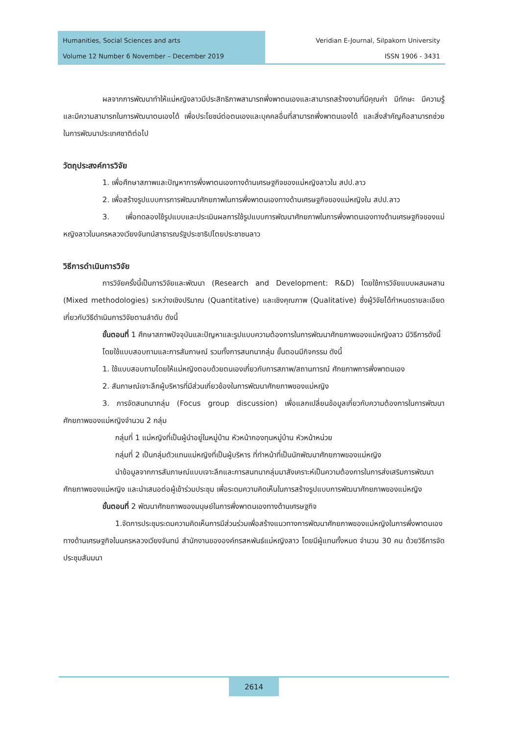Humanities, Social Sciences and arts
Volume 12 Number 6 November – December 2019
Veridian E-Journal, Silpakorn University
ISSN 1906 - 3431
ผลจากการพัฒนาทำให้แม่หญิงลาวมีประสิทธิภาพสามารถพึ่งพาตนเองและสามารถสร้างงานที่มีคุณค่า มีทักษะ มีความรู้ และมีความสามารถในการพัฒนาตนเองได้ เพื่อประโยชน์ต่อตนเองและบุคคลอื่นที่สามารถพึ่งพาตนเองได้ และสิ่งสำคัญคือสามารถช่วยในการพัฒนาประเทศชาติต่อไป
วัตถุประสงค์การวิจัย
1. เพื่อศึกษาสภาพและปัญหาการพึ่งพาตนเองทางด้านเศรษฐกิจของแม่หญิงลาวใน สปป.ลาว
2. เพื่อสร้างรูปแบบการการพัฒนาศักยภาพในการพึ่งพาตนเองทางด้านเศรษฐกิจของแม่หญิงใน สปป.ลาว
3. เพื่อทดลองใช้รูปแบบและประเมินผลการใช้รูปแบบการพัฒนาศักยภาพในการพึ่งพาตนเองทางด้านเศรษฐกิจของแม่หญิงลาวในนครหลวงเวียงจันทน์สาธารณรัฐประชาธิปไตยประชาชนลาว
วิธีการดำเนินการวิจัย
การวิจัยครั้งนี้เป็นการวิจัยและพัฒนา (Research and Development: R&D) โดยใช้การวิจัยแบบผสมผสาน (Mixed methodologies) ระหว่างเชิงปริมาณ (Quantitative) และเชิงคุณภาพ (Qualitative) ซึ่งผู้วิจัยได้กำหนดรายละเอียดเกี่ยวกับวิธีดำเนินการวิจัยตามลำดับ ดังนี้
ขั้นตอนที่ 1 ศึกษาสภาพปัจจุบันและปัญหาและรูปแบบความต้องการในการพัฒนาศักยภาพของแม่หญิงลาว มีวิธีการดังนี้
โดยใช้แบบสอบถามและการสัมภาษณ์ รวมทั้งการสนทนากลุ่ม ขั้นตอนมีกิจกรรม ดังนี้
1. ใช้แบบสอบถามโดยให้แม่หญิงตอบด้วยตนเองเกี่ยวกับการสภาพ/สถานการณ์ ศักยภาพการพึ่งพาตนเอง
2. สัมภาษณ์เจาะลึกผู้บริหารที่มีส่วนเกี่ยวข้องในการพัฒนาศักยภาพของแม่หญิง
3. การจัดสนทนากลุ่ม (Focus group discussion) เพื่อแลกเปลี่ยนข้อมูลเกี่ยวกับความต้องการในการพัฒนาศักยภาพของแม่หญิงจำนวน 2 กลุ่ม
กลุ่มที่ 1 แม่หญิงที่เป็นผู้นำอยู่ในหมู่บ้าน หัวหน้ากองทุนหมู่บ้าน หัวหน้าหน่วย
กลุ่มที่ 2 เป็นกลุ่มตัวแทนแม่หญิงที่เป็นผู้บริหาร ที่ทำหน้าที่เป็นนักพัฒนาศักยภาพของแม่หญิง
นำข้อมูลจากการสัมภาษณ์แบบเจาะลึกและการสนทนากลุ่มมาสังเคราะห์เป็นความต้องการในการส่งเสริมการพัฒนาศักยภาพของแม่หญิง และนำเสนอต่อผู้เข้าร่วมประชุม เพื่อระดมความคิดเห็นในการสร้างรูปแบบการพัฒนาศักยภาพของแม่หญิง
ขั้นตอนที่ 2 พัฒนาศักยภาพของมนุษย์ในการพึ่งพาตนเองทางด้านเศรษฐกิจ
1.จัดการประชุมระดมความคิดเห็นการมีส่วนร่วมเพื่อสร้างแนวทางการพัฒนาศักยภาพของแม่หญิงในการพึ่งพาตนเองทางด้านเศรษฐกิจในนครหลวงเวียงจันทน์ สำนักงานขององค์กรสหพันธ์แม่หญิงลาว โดยมีผู้แทนทั้งหมด จำนวน 30 คน ด้วยวิธีการจัดประชุมสัมมนา
2614